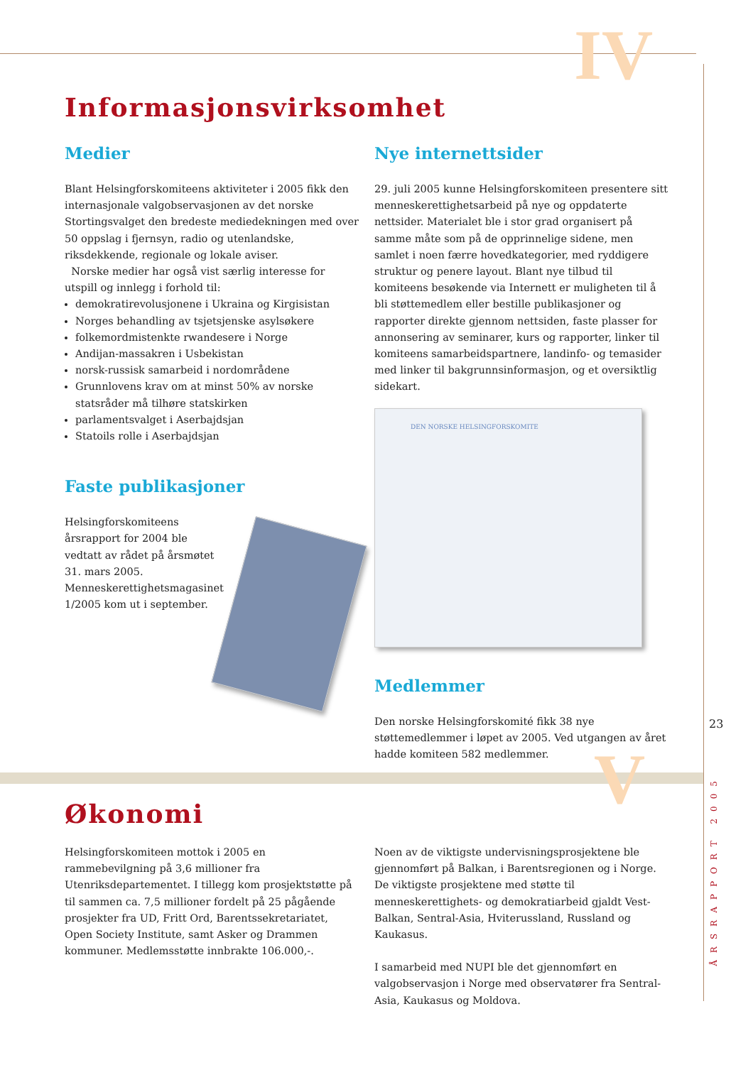IV
V
Informasjonsvirksomhet
Medier
Blant Helsingforskomiteens aktiviteter i 2005 fikk den internasjonale valgobservasjonen av det norske Stortingsvalget den bredeste mediedekningen med over 50 oppslag i fjernsyn, radio og utenlandske, riksdekkende, regionale og lokale aviser.
Norske medier har også vist særlig interesse for utspill og innlegg i forhold til:
demokratirevolusjonene i Ukraina og Kirgisistan
Norges behandling av tsjetsjenske asylsøkere
folkemordmistenkte rwandesere i Norge
Andijan-massakren i Usbekistan
norsk-russisk samarbeid i nordområdene
Grunnlovens krav om at minst 50% av norske statsråder må tilhøre statskirken
parlamentsvalget i Aserbajdsjan
Statoils rolle i Aserbajdsjan
Faste publikasjoner
Helsingforskomiteens årsrapport for 2004 ble vedtatt av rådet på årsmøtet 31. mars 2005. Menneskerettighetsmagasinet 1/2005 kom ut i september.
Nye internettsider
29. juli 2005 kunne Helsingforskomiteen presentere sitt menneskerettighetsarbeid på nye og oppdaterte nettsider. Materialet ble i stor grad organisert på samme måte som på de opprinnelige sidene, men samlet i noen færre hovedkategorier, med ryddigere struktur og penere layout. Blant nye tilbud til komiteens besøkende via Internett er muligheten til å bli støttemedlem eller bestille publikasjoner og rapporter direkte gjennom nettsiden, faste plasser for annonsering av seminarer, kurs og rapporter, linker til komiteens samarbeidspartnere, landinfo- og temasider med linker til bakgrunnsinformasjon, og et oversiktlig sidekart.
DEN NORSKE HELSINGFORSKOMITE
Medlemmer
Den norske Helsingforskomité fikk 38 nye støttemedlemmer i løpet av 2005. Ved utgangen av året hadde komiteen 582 medlemmer.
Økonomi
Helsingforskomiteen mottok i 2005 en rammebevilgning på 3,6 millioner fra Utenriksdepartementet. I tillegg kom prosjektstøtte på til sammen ca. 7,5 millioner fordelt på 25 pågående prosjekter fra UD, Fritt Ord, Barentssekretariatet, Open Society Institute, samt Asker og Drammen kommuner. Medlemsstøtte innbrakte 106.000,-.
Noen av de viktigste undervisningsprosjektene ble gjennomført på Balkan, i Barentsregionen og i Norge. De viktigste prosjektene med støtte til menneskerettighets- og demokratiarbeid gjaldt Vest-Balkan, Sentral-Asia, Hviterussland, Russland og Kaukasus.
I samarbeid med NUPI ble det gjennomført en valgobservasjon i Norge med observatører fra Sentral-Asia, Kaukasus og Moldova.
23
ÅRSRAPPORT 2005